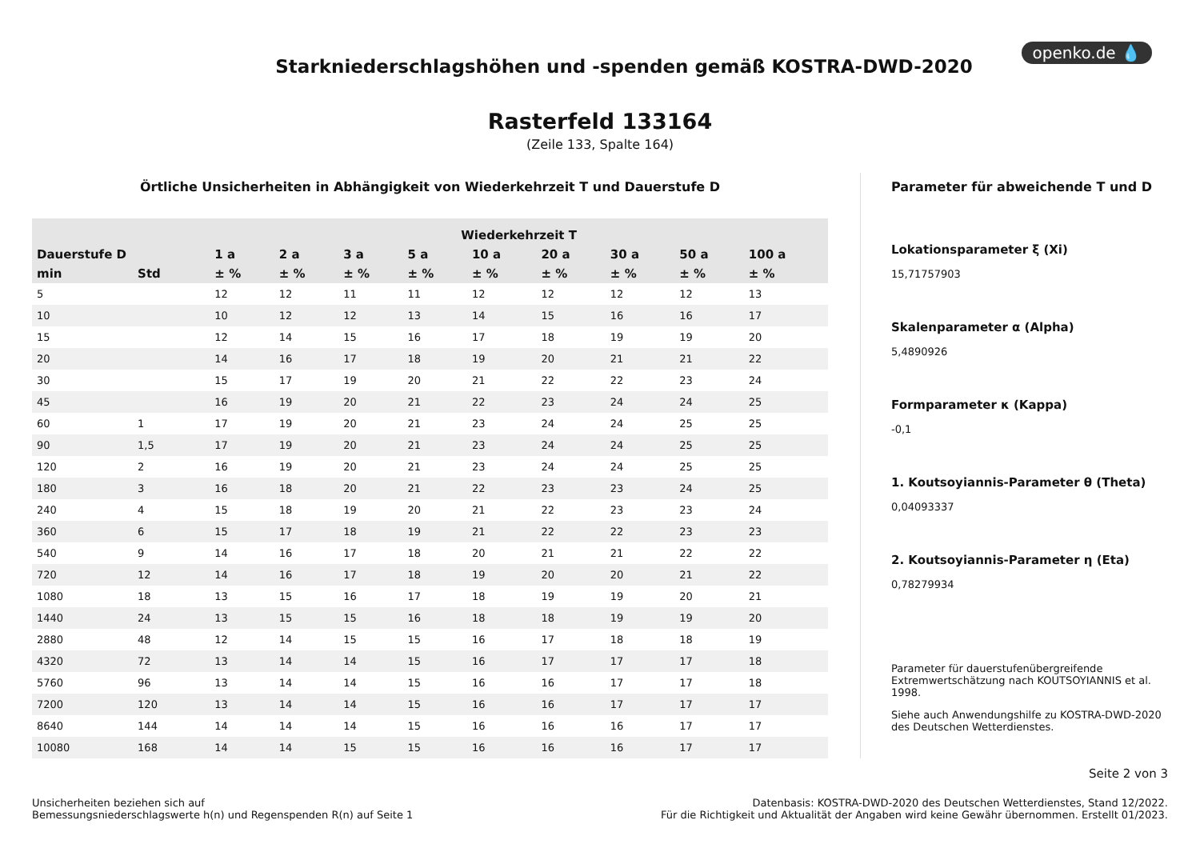openko.de 💧
Starkniederschlagshöhen und -spenden gemäß KOSTRA-DWD-2020
Rasterfeld 133164
(Zeile 133, Spalte 164)
Örtliche Unsicherheiten in Abhängigkeit von Wiederkehrzeit T und Dauerstufe D
| | | Wiederkehrzeit T | | | | | | | | |
| --- | --- | --- | --- | --- | --- | --- | --- | --- | --- | --- |
| Dauerstufe D | | 1 a | 2 a | 3 a | 5 a | 10 a | 20 a | 30 a | 50 a | 100 a |
| min | Std | ± % | ± % | ± % | ± % | ± % | ± % | ± % | ± % | ± % |
| 5 | | 12 | 12 | 11 | 11 | 12 | 12 | 12 | 12 | 13 |
| 10 | | 10 | 12 | 12 | 13 | 14 | 15 | 16 | 16 | 17 |
| 15 | | 12 | 14 | 15 | 16 | 17 | 18 | 19 | 19 | 20 |
| 20 | | 14 | 16 | 17 | 18 | 19 | 20 | 21 | 21 | 22 |
| 30 | | 15 | 17 | 19 | 20 | 21 | 22 | 22 | 23 | 24 |
| 45 | | 16 | 19 | 20 | 21 | 22 | 23 | 24 | 24 | 25 |
| 60 | 1 | 17 | 19 | 20 | 21 | 23 | 24 | 24 | 25 | 25 |
| 90 | 1,5 | 17 | 19 | 20 | 21 | 23 | 24 | 24 | 25 | 25 |
| 120 | 2 | 16 | 19 | 20 | 21 | 23 | 24 | 24 | 25 | 25 |
| 180 | 3 | 16 | 18 | 20 | 21 | 22 | 23 | 23 | 24 | 25 |
| 240 | 4 | 15 | 18 | 19 | 20 | 21 | 22 | 23 | 23 | 24 |
| 360 | 6 | 15 | 17 | 18 | 19 | 21 | 22 | 22 | 23 | 23 |
| 540 | 9 | 14 | 16 | 17 | 18 | 20 | 21 | 21 | 22 | 22 |
| 720 | 12 | 14 | 16 | 17 | 18 | 19 | 20 | 20 | 21 | 22 |
| 1080 | 18 | 13 | 15 | 16 | 17 | 18 | 19 | 19 | 20 | 21 |
| 1440 | 24 | 13 | 15 | 15 | 16 | 18 | 18 | 19 | 19 | 20 |
| 2880 | 48 | 12 | 14 | 15 | 15 | 16 | 17 | 18 | 18 | 19 |
| 4320 | 72 | 13 | 14 | 14 | 15 | 16 | 17 | 17 | 17 | 18 |
| 5760 | 96 | 13 | 14 | 14 | 15 | 16 | 16 | 17 | 17 | 18 |
| 7200 | 120 | 13 | 14 | 14 | 15 | 16 | 16 | 17 | 17 | 17 |
| 8640 | 144 | 14 | 14 | 14 | 15 | 16 | 16 | 16 | 17 | 17 |
| 10080 | 168 | 14 | 14 | 15 | 15 | 16 | 16 | 16 | 17 | 17 |
Parameter für abweichende T und D
Lokationsparameter ξ (Xi)
15,71757903
Skalenparameter α (Alpha)
5,4890926
Formparameter κ (Kappa)
-0,1
1. Koutsoyiannis-Parameter θ (Theta)
0,04093337
2. Koutsoyiannis-Parameter η (Eta)
0,78279934
Parameter für dauerstufenübergreifende Extremwertschätzung nach KOUTSOYIANNIS et al. 1998.
Siehe auch Anwendungshilfe zu KOSTRA-DWD-2020 des Deutschen Wetterdienstes.
Seite 2 von 3
Unsicherheiten beziehen sich auf
Bemessungsniederschlagswerte h(n) und Regenspenden R(n) auf Seite 1
Datenbasis: KOSTRA-DWD-2020 des Deutschen Wetterdienstes, Stand 12/2022.
Für die Richtigkeit und Aktualität der Angaben wird keine Gewähr übernommen. Erstellt 01/2023.